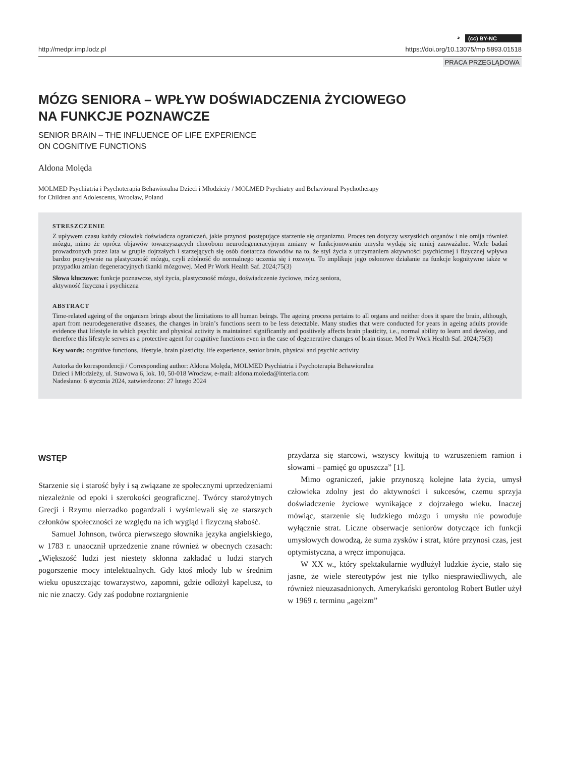◕ (cc) BY-NC
http://medpr.imp.lodz.pl https://doi.org/10.13075/mp.5893.01518
PRACA PRZEGLĄDOWA
MÓZG SENIORA – WPŁYW DOŚWIADCZENIA ŻYCIOWEGO
NA FUNKCJE POZNAWCZE
SENIOR BRAIN – THE INFLUENCE OF LIFE EXPERIENCE
ON COGNITIVE FUNCTIONS
Aldona Molęda
MOLMED Psychiatria i Psychoterapia Behawioralna Dzieci i Młodzieży / MOLMED Psychiatry and Behavioural Psychotherapy
for Children and Adolescents, Wrocław, Poland
STRESZCZENIE
Z upływem czasu każdy człowiek doświadcza ograniczeń, jakie przynosi postępujące starzenie się organizmu. Proces ten dotyczy wszystkich organów i nie omija również mózgu, mimo że oprócz objawów towarzyszących chorobom neurodegeneracyjnym zmiany w funkcjonowaniu umysłu wydają się mniej zauważalne. Wiele badań prowadzonych przez lata w grupie dojrzałych i starzejących się osób dostarcza dowodów na to, że styl życia z utrzymaniem aktywności psychicznej i fizycznej wpływa bardzo pozytywnie na plastyczność mózgu, czyli zdolność do normalnego uczenia się i rozwoju. To implikuje jego osłonowe działanie na funkcje kognitywne także w przypadku zmian degeneracyjnych tkanki mózgowej. Med Pr Work Health Saf. 2024;75(3)
Słowa kluczowe: funkcje poznawcze, styl życia, plastyczność mózgu, doświadczenie życiowe, mózg seniora,
aktywność fizyczna i psychiczna
ABSTRACT
Time-related ageing of the organism brings about the limitations to all human beings. The ageing process pertains to all organs and neither does it spare the brain, although, apart from neurodegenerative diseases, the changes in brain’s functions seem to be less detectable. Many studies that were conducted for years in ageing adults provide evidence that lifestyle in which psychic and physical activity is maintained significantly and positively affects brain plasticity, i.e., normal ability to learn and develop, and therefore this lifestyle serves as a protective agent for cognitive functions even in the case of degenerative changes of brain tissue. Med Pr Work Health Saf. 2024;75(3)
Key words: cognitive functions, lifestyle, brain plasticity, life experience, senior brain, physical and psychic activity
Autorka do korespondencji / Corresponding author: Aldona Molęda, MOLMED Psychiatria i Psychoterapia Behawioralna
Dzieci i Młodzieży, ul. Stawowa 6, lok. 10, 50-018 Wrocław, e-mail: aldona.moleda@interia.com
Nadesłano: 6 stycznia 2024, zatwierdzono: 27 lutego 2024
WSTĘP
Starzenie się i starość były i są związane ze społecznymi uprzedzeniami niezależnie od epoki i szerokości geograficznej. Twórcy starożytnych Grecji i Rzymu nierzadko pogardzali i wyśmiewali się ze starszych członków społeczności ze względu na ich wygląd i fizyczną słabość.
Samuel Johnson, twórca pierwszego słownika języka angielskiego, w 1783 r. unaocznił uprzedzenie znane również w obecnych czasach: „Większość ludzi jest niestety skłonna zakładać u ludzi starych pogorszenie mocy intelektualnych. Gdy ktoś młody lub w średnim wieku opuszczając towarzystwo, zapomni, gdzie odłożył kapelusz, to nic nie znaczy. Gdy zaś podobne roztargnienie
przydarza się starcowi, wszyscy kwitują to wzruszeniem ramion i słowami – pamięć go opuszcza” [1].
Mimo ograniczeń, jakie przynoszą kolejne lata życia, umysł człowieka zdolny jest do aktywności i sukcesów, czemu sprzyja doświadczenie życiowe wynikające z dojrzałego wieku. Inaczej mówiąc, starzenie się ludzkiego mózgu i umysłu nie powoduje wyłącznie strat. Liczne obserwacje seniorów dotyczące ich funkcji umysłowych dowodzą, że suma zysków i strat, które przynosi czas, jest optymistyczna, a wręcz imponująca.
W XX w., który spektakularnie wydłużył ludzkie życie, stało się jasne, że wiele stereotypów jest nie tylko niesprawiedliwych, ale również nieuzasadnionych. Amerykański gerontolog Robert Butler użył w 1969 r. terminu „ageizm”